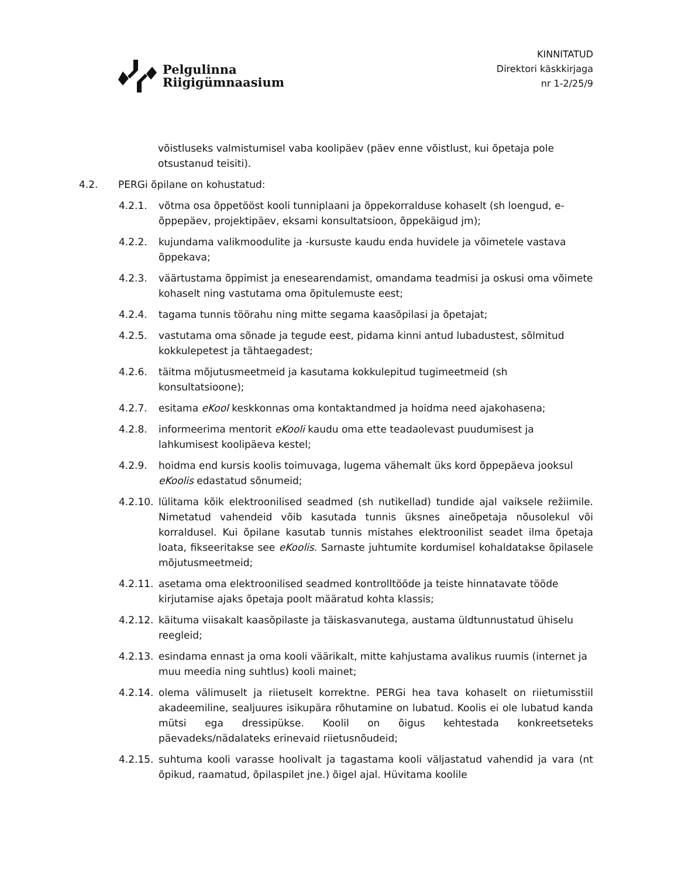Pelgulinna
Riigigümnaasium
KINNITATUD
Direktori käskkirjaga
nr 1-2/25/9
võistluseks valmistumisel vaba koolipäev (päev enne võistlust, kui õpetaja pole otsustanud teisiti).
4.2. PERGi õpilane on kohustatud:
4.2.1. võtma osa õppetööst kooli tunniplaani ja õppekorralduse kohaselt (sh loengud, e-õppepäev, projektipäev, eksami konsultatsioon, õppekäigud jm);
4.2.2. kujundama valikmoodulite ja -kursuste kaudu enda huvidele ja võimetele vastava õppekava;
4.2.3. väärtustama õppimist ja enesearendamist, omandama teadmisi ja oskusi oma võimete kohaselt ning vastutama oma õpitulemuste eest;
4.2.4. tagama tunnis töörahu ning mitte segama kaasõpilasi ja õpetajat;
4.2.5. vastutama oma sõnade ja tegude eest, pidama kinni antud lubadustest, sõlmitud kokkulepetest ja tähtaegadest;
4.2.6. täitma mõjutusmeetmeid ja kasutama kokkulepitud tugimeetmeid (sh konsultatsioone);
4.2.7. esitama eKool keskkonnas oma kontaktandmed ja hoidma need ajakohasena;
4.2.8. informeerima mentorit eKooli kaudu oma ette teadaolevast puudumisest ja lahkumisest koolipäeva kestel;
4.2.9. hoidma end kursis koolis toimuvaga, lugema vähemalt üks kord õppepäeva jooksul eKoolis edastatud sõnumeid;
4.2.10. lülitama kõik elektroonilised seadmed (sh nutikellad) tundide ajal vaiksele režiimile. Nimetatud vahendeid võib kasutada tunnis üksnes aineõpetaja nõusolekul või korraldusel. Kui õpilane kasutab tunnis mistahes elektroonilist seadet ilma õpetaja loata, fikseeritakse see eKoolis. Sarnaste juhtumite kordumisel kohaldatakse õpilasele mõjutusmeetmeid;
4.2.11. asetama oma elektroonilised seadmed kontrolltööde ja teiste hinnatavate tööde kirjutamise ajaks õpetaja poolt määratud kohta klassis;
4.2.12. käituma viisakalt kaasõpilaste ja täiskasvanutega, austama üldtunnustatud ühiselu reegleid;
4.2.13. esindama ennast ja oma kooli väärikalt, mitte kahjustama avalikus ruumis (internet ja muu meedia ning suhtlus) kooli mainet;
4.2.14. olema välimuselt ja riietuselt korrektne. PERGi hea tava kohaselt on riietumisstiil akadeemiline, sealjuures isikupära rõhutamine on lubatud. Koolis ei ole lubatud kanda mütsi ega dressipükse. Koolil on õigus kehtestada konkreetseteks päevadeks/nädalateks erinevaid riietusnõudeid;
4.2.15. suhtuma kooli varasse hoolivalt ja tagastama kooli väljastatud vahendid ja vara (nt õpikud, raamatud, õpilaspilet jne.) õigel ajal. Hüvitama koolile